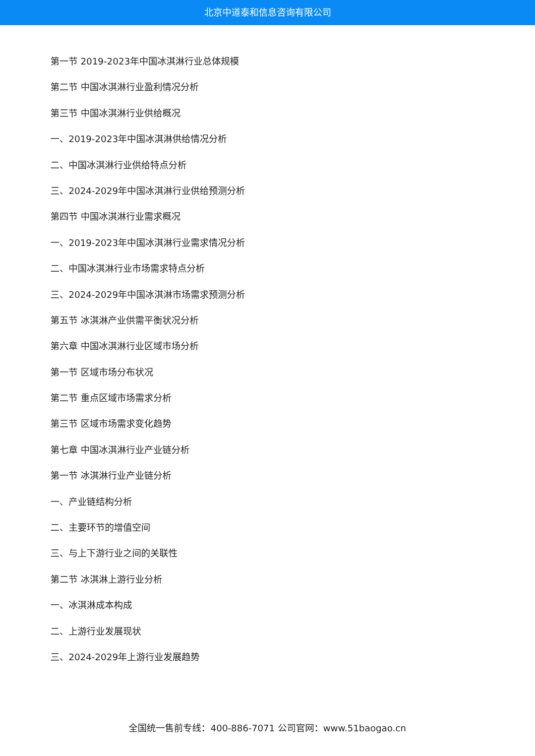北京中道泰和信息咨询有限公司
第一节 2019-2023年中国冰淇淋行业总体规模
第二节 中国冰淇淋行业盈利情况分析
第三节 中国冰淇淋行业供给概况
一、2019-2023年中国冰淇淋供给情况分析
二、中国冰淇淋行业供给特点分析
三、2024-2029年中国冰淇淋行业供给预测分析
第四节 中国冰淇淋行业需求概况
一、2019-2023年中国冰淇淋行业需求情况分析
二、中国冰淇淋行业市场需求特点分析
三、2024-2029年中国冰淇淋市场需求预测分析
第五节 冰淇淋产业供需平衡状况分析
第六章 中国冰淇淋行业区域市场分析
第一节 区域市场分布状况
第二节 重点区域市场需求分析
第三节 区域市场需求变化趋势
第七章 中国冰淇淋行业产业链分析
第一节 冰淇淋行业产业链分析
一、产业链结构分析
二、主要环节的增值空间
三、与上下游行业之间的关联性
第二节 冰淇淋上游行业分析
一、冰淇淋成本构成
二、上游行业发展现状
三、2024-2029年上游行业发展趋势
全国统一售前专线：400-886-7071 公司官网：www.51baogao.cn